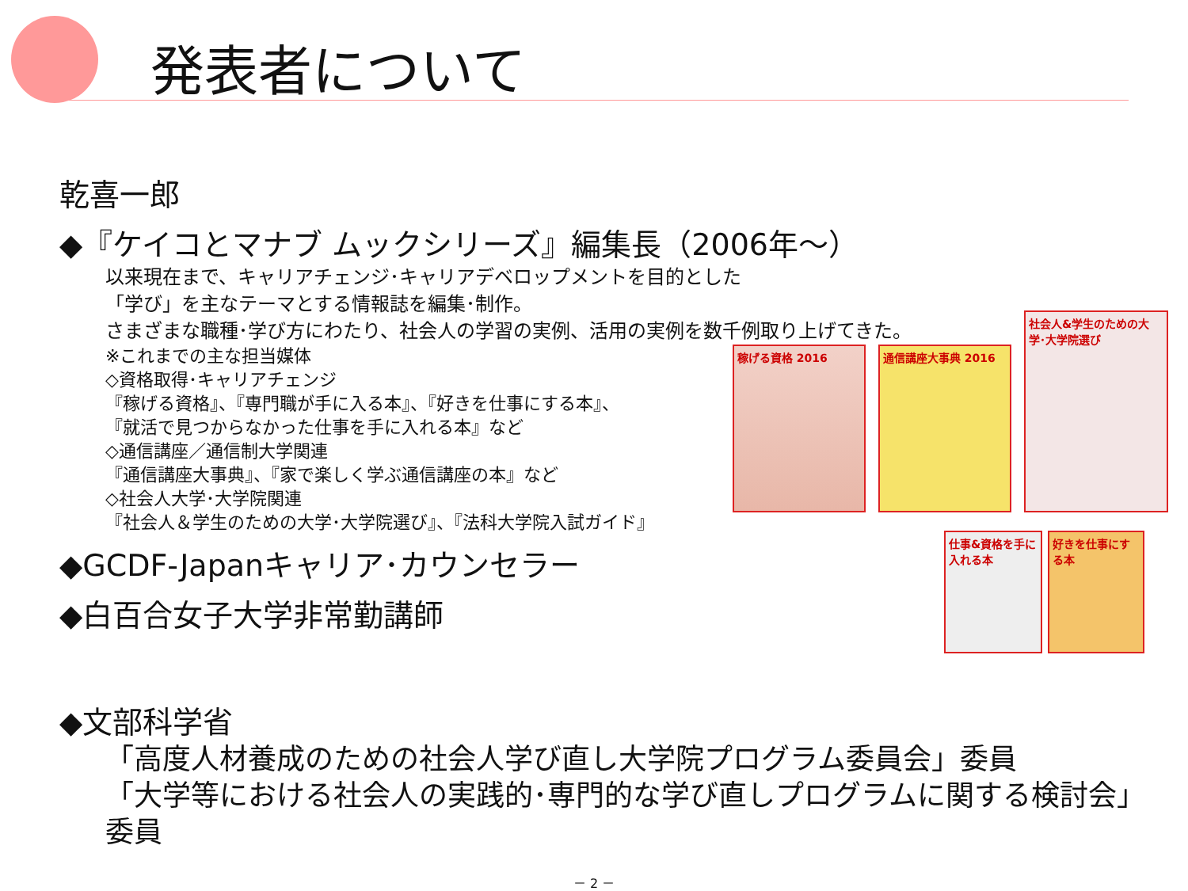発表者について
乾喜一郎
◆『ケイコとマナブ ムックシリーズ』編集長（2006年～）
以来現在まで、キャリアチェンジ･キャリアデベロップメントを目的とした
「学び」を主なテーマとする情報誌を編集･制作。
さまざまな職種･学び方にわたり、社会人の学習の実例、活用の実例を数千例取り上げてきた。
※これまでの主な担当媒体
◇資格取得･キャリアチェンジ
『稼げる資格』、『専門職が手に入る本』、『好きを仕事にする本』、
『就活で見つからなかった仕事を手に入れる本』など
◇通信講座／通信制大学関連
『通信講座大事典』、『家で楽しく学ぶ通信講座の本』など
◇社会人大学･大学院関連
『社会人＆学生のための大学･大学院選び』、『法科大学院入試ガイド』
◆GCDF-Japanキャリア･カウンセラー
◆白百合女子大学非常勤講師
◆文部科学省
「高度人材養成のための社会人学び直し大学院プログラム委員会」委員
「大学等における社会人の実践的･専門的な学び直しプログラムに関する検討会」
委員
稼げる資格 2016 通信講座大事典 2016
社会人&学生のための大学･大学院選び
仕事&資格を手に入れる本
好きを仕事にする本
－ 2 －